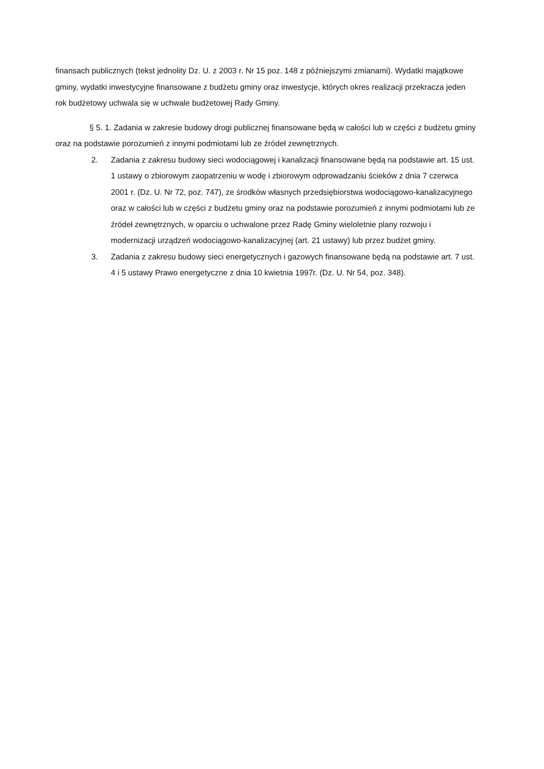finansach publicznych (tekst jednolity Dz. U. z 2003 r. Nr 15 poz. 148 z późniejszymi zmianami). Wydatki majątkowe gminy, wydatki inwestycyjne finansowane z budżetu gminy oraz inwestycje, których okres realizacji przekracza jeden rok budżetowy uchwala się w uchwale budżetowej Rady Gminy.
§ 5. 1. Zadania w zakresie budowy drogi publicznej finansowane będą w całości lub w części z budżetu gminy oraz na podstawie porozumień z innymi podmiotami lub ze źródeł zewnętrznych.
2. Zadania z zakresu budowy sieci wodociągowej i kanalizacji finansowane będą na podstawie art. 15 ust. 1 ustawy o zbiorowym zaopatrzeniu w wodę i zbiorowym odprowadzaniu ścieków z dnia 7 czerwca 2001 r. (Dz. U. Nr 72, poz. 747), ze środków własnych przedsiębiorstwa wodociągowo-kanalizacyjnego oraz w całości lub w części z budżetu gminy oraz na podstawie porozumień z innymi podmiotami lub ze źródeł zewnętrznych, w oparciu o uchwalone przez Radę Gminy wieloletnie plany rozwoju i modernizacji urządzeń wodociągowo-kanalizacyjnej (art. 21 ustawy) lub przez budżet gminy.
3. Zadania z zakresu budowy sieci energetycznych i gazowych finansowane będą na podstawie art. 7 ust. 4 i 5 ustawy Prawo energetyczne z dnia 10 kwietnia 1997r. (Dz. U. Nr 54, poz. 348).